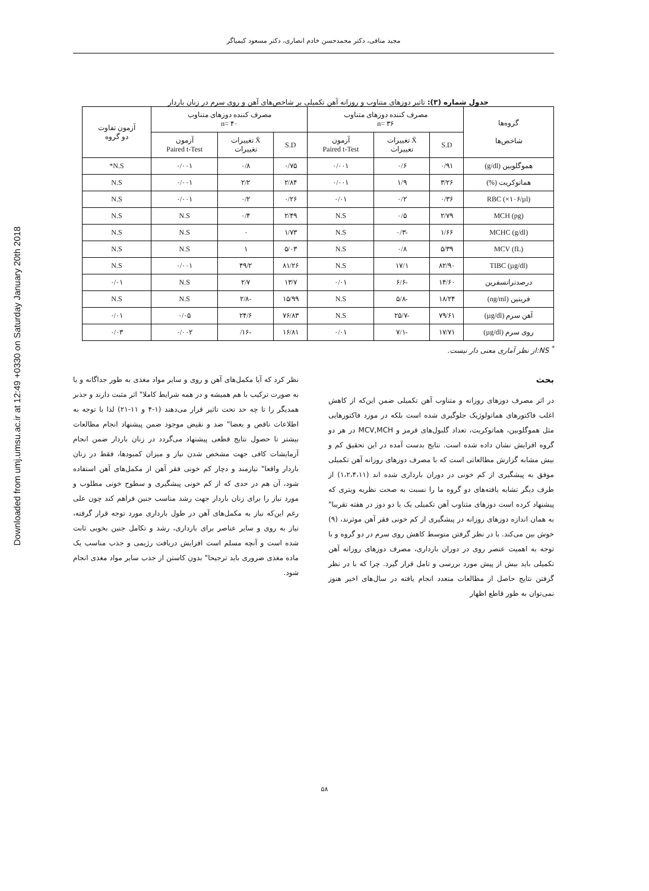Downloaded from umj.umsu.ac.ir at 12:49 +0330 on Saturday January 20th 2018
مجید منافی، دکتر محمدحسن خادم انصاری، دکتر مسعود کیمیاگر
جدول شماره (۳): تاثیر دوزهای متناوب و روزانه آهن تکمیلی بر شاخص‌های آهن و روی سرم در زنان باردار
| گروه‌ها شاخص‌ها | مصرف کننده دوزهای متناوب n= ۳۶ | | | مصرف کننده دوزهای متناوب n= ۴۰ | | | آزمون تفاوت دو گروه |
| --- | --- | --- | --- | --- | --- | --- | --- |
| | S.D | X̄ تغییرات تغییرات | آزمون Paired t-Test | S.D | X̄ تغییرات تغییرات | آزمون Paired t-Test | |
| هموگلوبین (g/dl) | ۰/۹۱ | ۰/۶ | ۰/۰۰۱ | ۰/۷۵ | ۰/۸ | ۰/۰۰۱ | N.S* |
| هماتوکریت (%) | ۳/۲۶ | ۱/۹ | ۰/۰۰۱ | ۲/۸۴ | ۲/۲ | ۰/۰۰۱ | N.S |
| RBC (×۱۰۶/µl) | ۰/۳۶ | ۰/۲ | ۰/۰۱ | ۰/۲۶ | ۰/۲ | ۰/۰۰۱ | N.S |
| MCH (pg) | ۲/۷۹ | ۰/۵ | N.S | ۲/۴۹ | ۰/۴ | N.S | N.S |
| MCHC (g/dl) | ۱/۶۶ | -۰/۳ | N.S | ۱/۷۳ | ۰ | N.S | N.S |
| MCV (fL) | ۵/۳۹ | ۰/۸ | N.S | ۵/۰۳ | ۱ | N.S | N.S |
| TIBC (µg/dl) | ۸۲/۹۰ | ۱۷/۱ | N.S | ۸۱/۲۶ | ۴۹/۲ | ۰/۰۰۱ | N.S |
| درصدترانسفرین | ۱۴/۶۰ | -۶/۶ | ۰/۰۱ | ۱۳/۷ | ۲/۷ | N.S | ۰/۰۱ |
| فریتین (ng/ml) | ۱۸/۲۴ | -۵/۸ | N.S | ۱۵/۹۹ | -۲/۸ | N.S | N.S |
| آهن سرم (µg/dl) | ۷۹/۶۱ | -۲۵/۷ | N.S | ۷۶/۸۳ | ۲۴/۶ | ۰/۰۵ | ۰/۰۱ |
| روی سرم (µg/dl) | ۱۷/۷۱ | -۷/۱ | ۰/۰۱ | ۱۶/۸۱ | -۱۶/ | ۰/۰۰۲ | ۰/۰۳ |
<sup>*</sup> NS:از نظر آماری معنی دار نیست.
بحث
در اثر مصرف دوزهای روزانه و متناوب آهن تکمیلی ضمن این‌که از کاهش اغلب فاکتورهای هماتولوژیک جلوگیری شده است بلکه در مورد فاکتورهایی مثل هموگلوبین، هماتوکریت، تعداد گلبول‌های قرمز و MCV,MCH در هر دو گروه افزایش نشان داده شده است. نتایج بدست آمده در این تحقیق کم و بیش مشابه گزارش مطالعاتی است که با مصرف دوزهای روزانه آهن تکمیلی موفق به پیشگیری از کم خونی در دوران بارداری شده اند (۱،۲،۴،۱۱) از طرف دیگر تشابه یافته‌های دو گروه ما را نسبت به صحت نظریه ویتری که پیشنهاد کرده است دوزهای متناوب آهن تکمیلی یک یا دو دوز در هفته تقریبا" به همان اندازه دوزهای روزانه در پیشگیری از کم خونی فقر آهن موثرند، (۹) خوش بین می‌کند. با در نظر گرفتن متوسط کاهش روی سرم در دو گروه و با توجه به اهمیت عنصر روی در دوران بارداری، مصرف دوزهای روزانه آهن تکمیلی باید بیش از پیش مورد بررسی و تامل قرار گیرد. چرا که با در نظر گرفتن نتایج حاصل از مطالعات متعدد انجام یافته در سال‌های اخیر هنوز نمی‌توان به طور قاطع اظهار
نظر کرد که آیا مکمل‌های آهن و روی و سایر مواد مغذی به طور جداگانه و یا به صورت ترکیب با هم همیشه و در همه شرایط کاملا" اثر مثبت دارند و جذبر همدیگر را تا چه حد تحت تاثیر قرار می‌دهند (۱-۴ و ۱۱-۲۱) لذا با توجه به اطلاعات ناقص و بعضا" ضد و نقیض موجود ضمن پیشنهاد انجام مطالعات بیشتر تا حصول نتایج قطعی پیشنهاد می‌گردد در زنان باردار ضمن انجام آزمایشات کافی جهت مشخص شدن نیاز و میزان کمبودها، فقط در زنان باردار واقعا" نیازمند و دچار کم خونی فقر آهن از مکمل‌های آهن استفاده شود، آن هم در حدی که از کم خونی پیشگیری و سطوح خونی مطلوب و مورد نیاز را برای زنان باردار جهت رشد مناسب جنین فراهم کند چون علی رغم این‌که نیاز به مکمل‌های آهن در طول بارداری مورد توجه قرار گرفته، نیاز به روی و سایر عناصر برای بارداری، رشد و تکامل جنین بخوبی ثابت شده است و آنچه مسلم است افزایش دریافت رژیمی و جذب مناسب یک ماده مغذی ضروری باید ترجیحا" بدون کاستن از جذب سایر مواد مغذی انجام شود.
۵۸